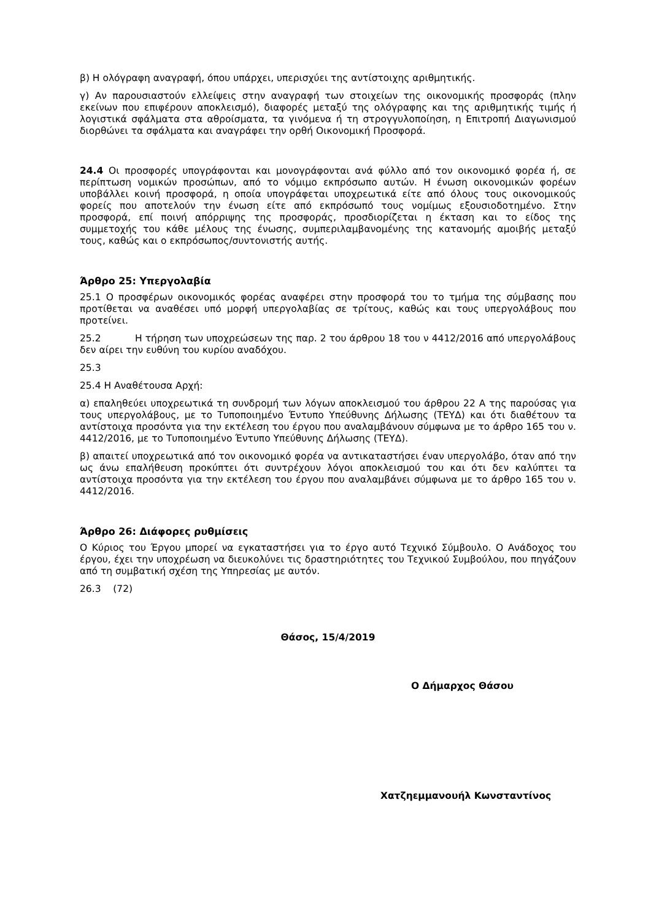β) Η ολόγραφη αναγραφή, όπου υπάρχει, υπερισχύει της αντίστοιχης αριθμητικής.
γ) Αν παρουσιαστούν ελλείψεις στην αναγραφή των στοιχείων της οικονομικής προσφοράς (πλην εκείνων που επιφέρουν αποκλεισμό), διαφορές μεταξύ της ολόγραφης και της αριθμητικής τιμής ή λογιστικά σφάλματα στα αθροίσματα, τα γινόμενα ή τη στρογγυλοποίηση, η Επιτροπή Διαγωνισμού διορθώνει τα σφάλματα και αναγράφει την ορθή Οικονομική Προσφορά.
24.4 Οι προσφορές υπογράφονται και μονογράφονται ανά φύλλο από τον οικονομικό φορέα ή, σε περίπτωση νομικών προσώπων, από το νόμιμο εκπρόσωπο αυτών. Η ένωση οικονομικών φορέων υποβάλλει κοινή προσφορά, η οποία υπογράφεται υποχρεωτικά είτε από όλους τους οικονομικούς φορείς που αποτελούν την ένωση είτε από εκπρόσωπό τους νομίμως εξουσιοδοτημένο. Στην προσφορά, επί ποινή απόρριψης της προσφοράς, προσδιορίζεται η έκταση και το είδος της συμμετοχής του κάθε μέλους της ένωσης, συμπεριλαμβανομένης της κατανομής αμοιβής μεταξύ τους, καθώς και ο εκπρόσωπος/συντονιστής αυτής.
Άρθρο 25: Υπεργολαβία
25.1 Ο προσφέρων οικονομικός φορέας αναφέρει στην προσφορά του το τμήμα της σύμβασης που προτίθεται να αναθέσει υπό μορφή υπεργολαβίας σε τρίτους, καθώς και τους υπεργολάβους που προτείνει.
25.2 Η τήρηση των υποχρεώσεων της παρ. 2 του άρθρου 18 του ν 4412/2016 από υπεργολάβους δεν αίρει την ευθύνη του κυρίου αναδόχου.
25.3
25.4 Η Αναθέτουσα Αρχή:
α) επαληθεύει υποχρεωτικά τη συνδρομή των λόγων αποκλεισμού του άρθρου 22 Α της παρούσας για τους υπεργολάβους, με το Τυποποιημένο Έντυπο Υπεύθυνης Δήλωσης (ΤΕΥΔ) και ότι διαθέτουν τα αντίστοιχα προσόντα για την εκτέλεση του έργου που αναλαμβάνουν σύμφωνα με το άρθρο 165 του ν. 4412/2016, με το Τυποποιημένο Έντυπο Υπεύθυνης Δήλωσης (ΤΕΥΔ).
β) απαιτεί υποχρεωτικά από τον οικονομικό φορέα να αντικαταστήσει έναν υπεργολάβο, όταν από την ως άνω επαλήθευση προκύπτει ότι συντρέχουν λόγοι αποκλεισμού του και ότι δεν καλύπτει τα αντίστοιχα προσόντα για την εκτέλεση του έργου που αναλαμβάνει σύμφωνα με το άρθρο 165 του ν. 4412/2016.
Άρθρο 26: Διάφορες ρυθμίσεις
Ο Κύριος του Έργου μπορεί να εγκαταστήσει για το έργο αυτό Τεχνικό Σύμβουλο. Ο Ανάδοχος του έργου, έχει την υποχρέωση να διευκολύνει τις δραστηριότητες του Τεχνικού Συμβούλου, που πηγάζουν από τη συμβατική σχέση της Υπηρεσίας με αυτόν.
26.3 (72)
Θάσος, 15/4/2019
Ο Δήμαρχος Θάσου
Χατζηεμμανουήλ Κωνσταντίνος